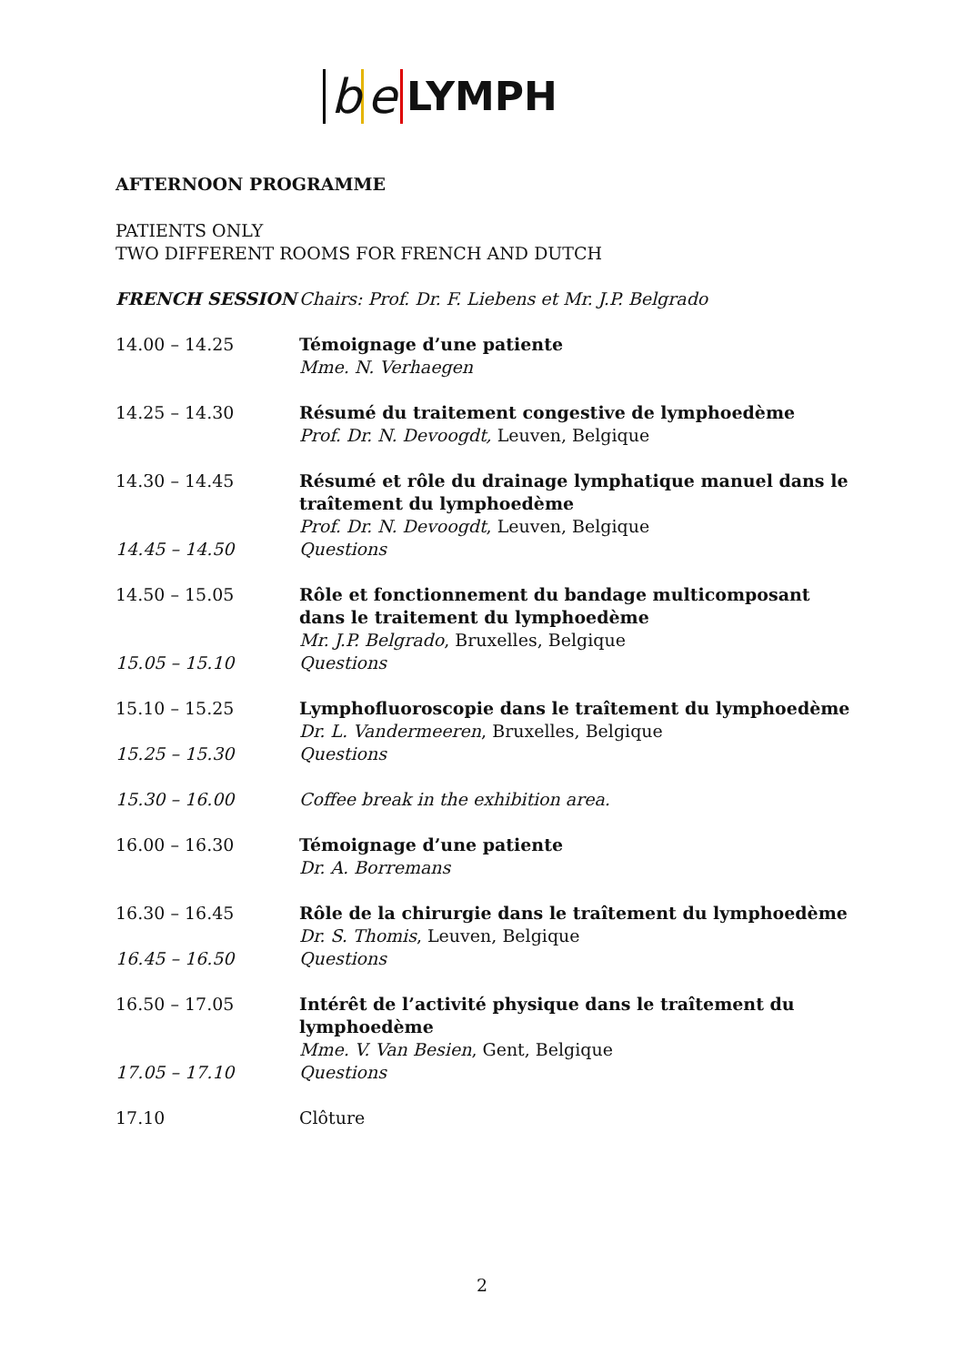be LYMPH
AFTERNOON PROGRAMME
PATIENTS ONLY
TWO DIFFERENT ROOMS FOR FRENCH AND DUTCH
FRENCH SESSION Chairs: Prof. Dr. F. Liebens et Mr. J.P. Belgrado
14.00 – 14.25 Témoignage d’une patiente
Mme. N. Verhaegen
14.25 – 14.30 Résumé du traitement congestive de lymphoedème
Prof. Dr. N. Devoogdt, Leuven, Belgique
14.30 – 14.45 Résumé et rôle du drainage lymphatique manuel dans le traîtement du lymphoedème
Prof. Dr. N. Devoogdt, Leuven, Belgique
14.45 – 14.50 Questions
14.50 – 15.05 Rôle et fonctionnement du bandage multicomposant dans le traitement du lymphoedème
Mr. J.P. Belgrado, Bruxelles, Belgique
15.05 – 15.10 Questions
15.10 – 15.25 Lymphofluoroscopie dans le traîtement du lymphoedème
Dr. L. Vandermeeren, Bruxelles, Belgique
15.25 – 15.30 Questions
15.30 – 16.00 Coffee break in the exhibition area.
16.00 – 16.30 Témoignage d’une patiente
Dr. A. Borremans
16.30 – 16.45 Rôle de la chirurgie dans le traîtement du lymphoedème
Dr. S. Thomis, Leuven, Belgique
16.45 – 16.50 Questions
16.50 – 17.05 Intérêt de l’activité physique dans le traîtement du lymphoedème
Mme. V. Van Besien, Gent, Belgique
17.05 – 17.10 Questions
17.10 Clôture
2